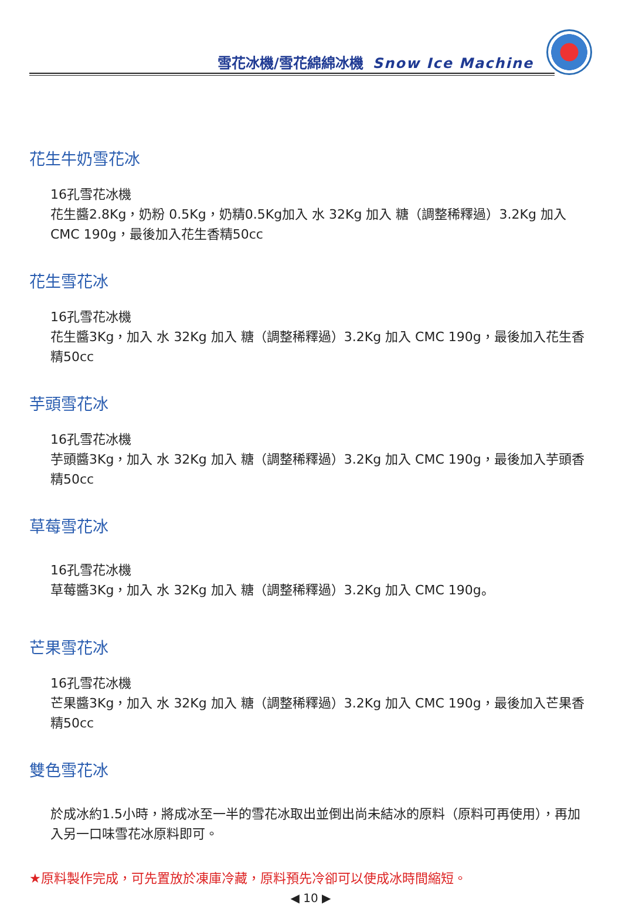雪花冰機/雪花綿綿冰機 Snow Ice Machine
花生牛奶雪花冰
16孔雪花冰機
花生醬2.8Kg，奶粉 0.5Kg，奶精0.5Kg加入 水 32Kg 加入 糖（調整稀釋過）3.2Kg 加入 CMC 190g，最後加入花生香精50cc
花生雪花冰
16孔雪花冰機
花生醬3Kg，加入 水 32Kg 加入 糖（調整稀釋過）3.2Kg 加入 CMC 190g，最後加入花生香精50cc
芋頭雪花冰
16孔雪花冰機
芋頭醬3Kg，加入 水 32Kg 加入 糖（調整稀釋過）3.2Kg 加入 CMC 190g，最後加入芋頭香精50cc
草莓雪花冰
16孔雪花冰機
草莓醬3Kg，加入 水 32Kg 加入 糖（調整稀釋過）3.2Kg 加入 CMC 190g。
芒果雪花冰
16孔雪花冰機
芒果醬3Kg，加入 水 32Kg 加入 糖（調整稀釋過）3.2Kg 加入 CMC 190g，最後加入芒果香精50cc
雙色雪花冰
於成冰約1.5小時，將成冰至一半的雪花冰取出並倒出尚未結冰的原料（原料可再使用），再加入另一口味雪花冰原料即可。
★原料製作完成，可先置放於凍庫冷藏，原料預先冷卻可以使成冰時間縮短。
◀ 10 ▶